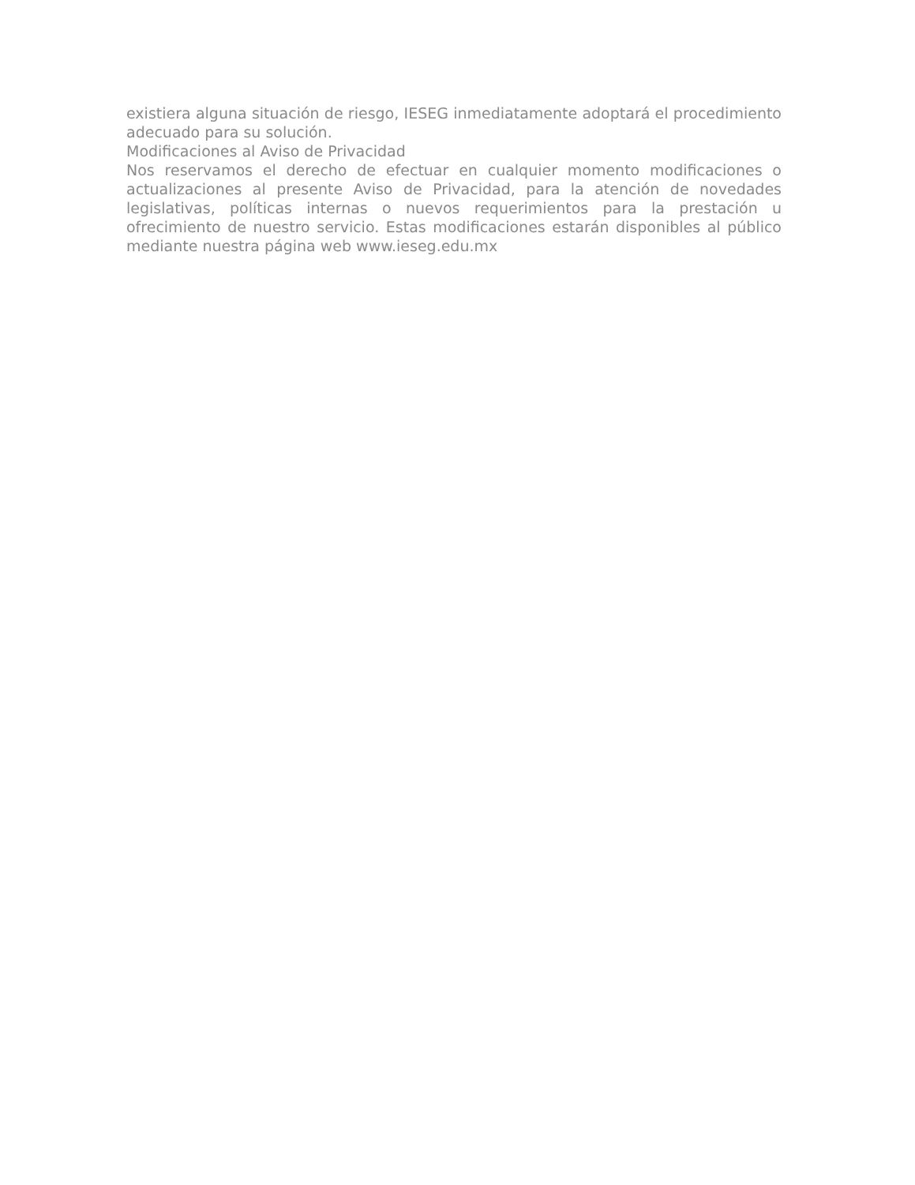existiera alguna situación de riesgo, IESEG inmediatamente adoptará el procedimiento adecuado para su solución.
Modificaciones al Aviso de Privacidad
Nos reservamos el derecho de efectuar en cualquier momento modificaciones o actualizaciones al presente Aviso de Privacidad, para la atención de novedades legislativas, políticas internas o nuevos requerimientos para la prestación u ofrecimiento de nuestro servicio. Estas modificaciones estarán disponibles al público mediante nuestra página web www.ieseg.edu.mx